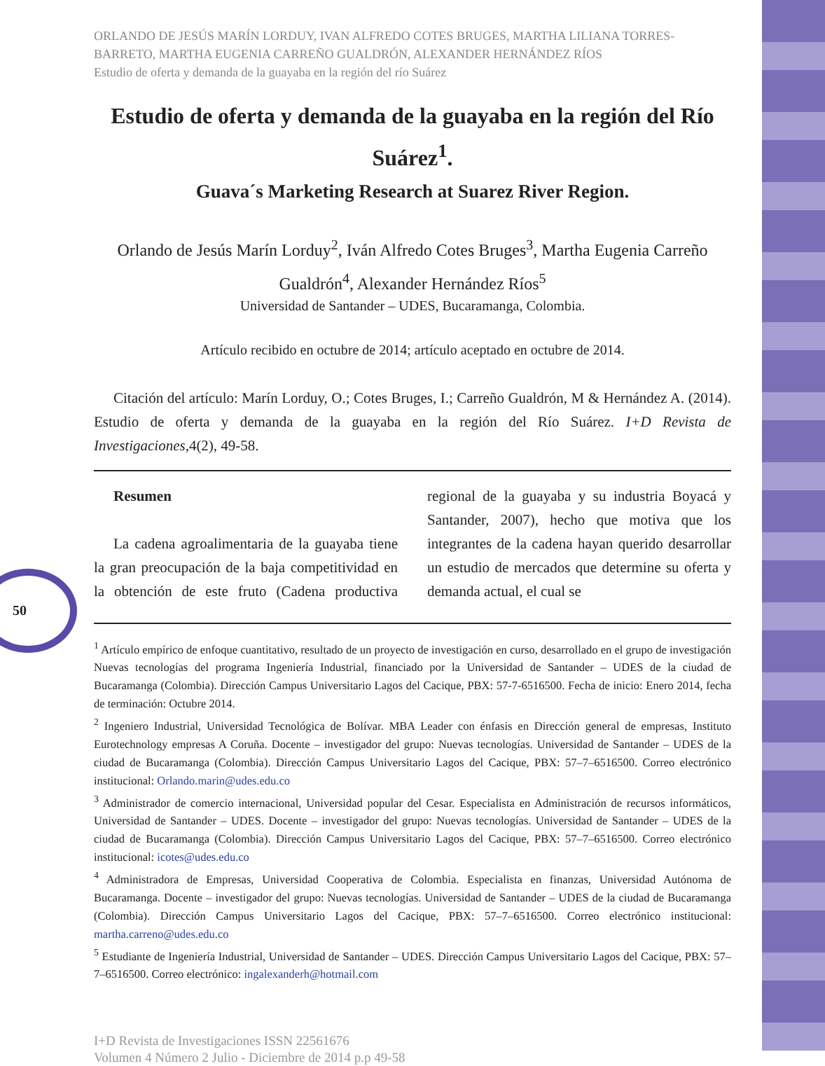50
ORLANDO DE JESÚS MARÍN LORDUY, IVAN ALFREDO COTES BRUGES, MARTHA LILIANA TORRES-BARRETO, MARTHA EUGENIA CARREÑO GUALDRÓN, ALEXANDER HERNÁNDEZ RÍOS
Estudio de oferta y demanda de la guayaba en la región del río Suárez
Estudio de oferta y demanda de la guayaba en la región del Río Suárez<sup>1</sup>.
Guava´s Marketing Research at Suarez River Region.
Orlando de Jesús Marín Lorduy<sup>2</sup>, Iván Alfredo Cotes Bruges<sup>3</sup>, Martha Eugenia Carreño Gualdrón<sup>4</sup>, Alexander Hernández Ríos<sup>5</sup>
Universidad de Santander – UDES, Bucaramanga, Colombia.
Artículo recibido en octubre de 2014; artículo aceptado en octubre de 2014.
Citación del artículo: Marín Lorduy, O.; Cotes Bruges, I.; Carreño Gualdrón, M & Hernández A. (2014). Estudio de oferta y demanda de la guayaba en la región del Río Suárez. I+D Revista de Investigaciones,4(2), 49-58.
Resumen
La cadena agroalimentaria de la guayaba tiene la gran preocupación de la baja competitividad en la obtención de este fruto (Cadena productiva regional de la guayaba y su industria Boyacá y Santander, 2007), hecho que motiva que los integrantes de la cadena hayan querido desarrollar un estudio de mercados que determine su oferta y demanda actual, el cual se
<sup>1</sup> Artículo empírico de enfoque cuantitativo, resultado de un proyecto de investigación en curso, desarrollado en el grupo de investigación Nuevas tecnologías del programa Ingeniería Industrial, financiado por la Universidad de Santander – UDES de la ciudad de Bucaramanga (Colombia). Dirección Campus Universitario Lagos del Cacique, PBX: 57-7-6516500. Fecha de inicio: Enero 2014, fecha de terminación: Octubre 2014.
<sup>2</sup> Ingeniero Industrial, Universidad Tecnológica de Bolívar. MBA Leader con énfasis en Dirección general de empresas, Instituto Eurotechnology empresas A Coruña. Docente – investigador del grupo: Nuevas tecnologías. Universidad de Santander – UDES de la ciudad de Bucaramanga (Colombia). Dirección Campus Universitario Lagos del Cacique, PBX: 57–7–6516500. Correo electrónico institucional: Orlando.marin@udes.edu.co
<sup>3</sup> Administrador de comercio internacional, Universidad popular del Cesar. Especialista en Administración de recursos informáticos, Universidad de Santander – UDES. Docente – investigador del grupo: Nuevas tecnologías. Universidad de Santander – UDES de la ciudad de Bucaramanga (Colombia). Dirección Campus Universitario Lagos del Cacique, PBX: 57–7–6516500. Correo electrónico institucional: icotes@udes.edu.co
<sup>4</sup> Administradora de Empresas, Universidad Cooperativa de Colombia. Especialista en finanzas, Universidad Autónoma de Bucaramanga. Docente – investigador del grupo: Nuevas tecnologías. Universidad de Santander – UDES de la ciudad de Bucaramanga (Colombia). Dirección Campus Universitario Lagos del Cacique, PBX: 57–7–6516500. Correo electrónico institucional: martha.carreno@udes.edu.co
<sup>5</sup> Estudiante de Ingeniería Industrial, Universidad de Santander – UDES. Dirección Campus Universitario Lagos del Cacique, PBX: 57–7–6516500. Correo electrónico: ingalexanderh@hotmail.com
I+D Revista de Investigaciones ISSN 22561676
Volumen 4 Número 2 Julio - Diciembre de 2014 p.p 49-58